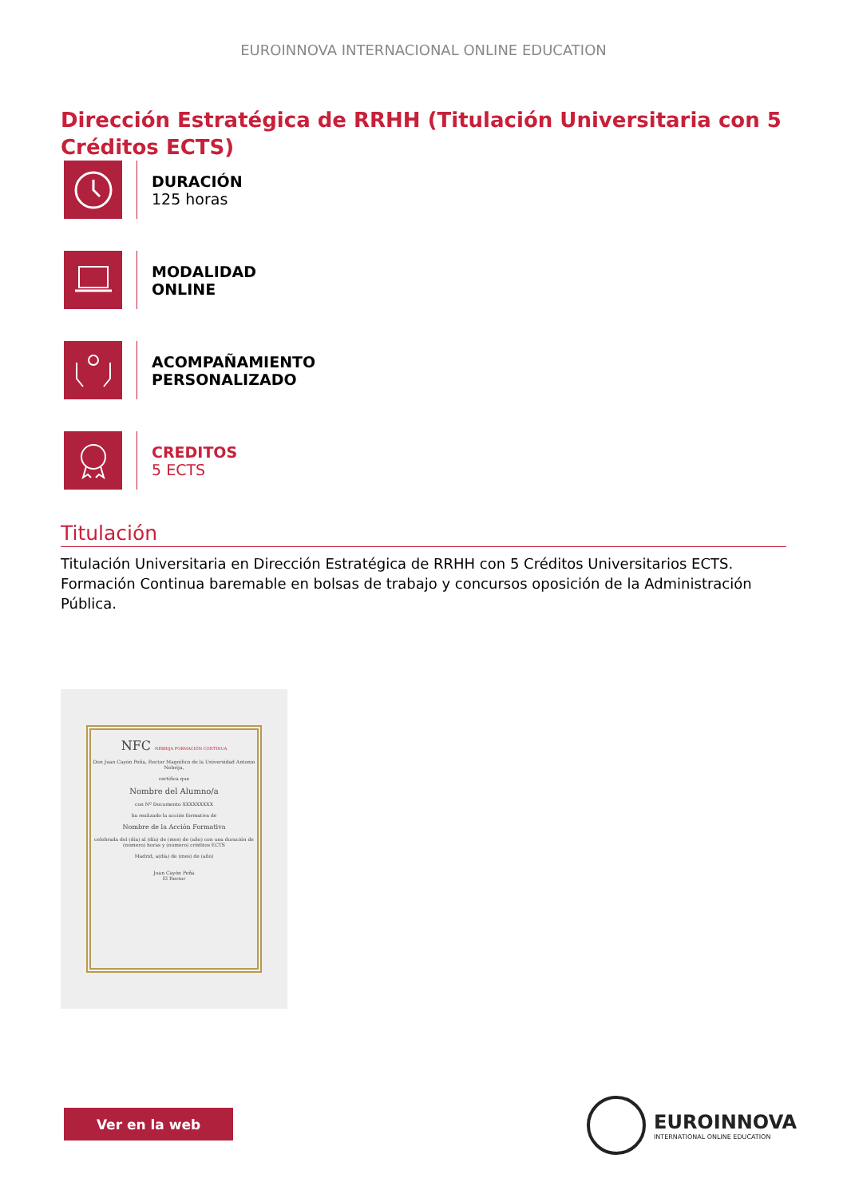EUROINNOVA INTERNACIONAL ONLINE EDUCATION
Dirección Estratégica de RRHH (Titulación Universitaria con 5 Créditos ECTS)
DURACIÓN
125 horas
MODALIDAD
ONLINE
ACOMPAÑAMIENTO
PERSONALIZADO
CREDITOS
5 ECTS
Titulación
Titulación Universitaria en Dirección Estratégica de RRHH con 5 Créditos Universitarios ECTS. Formación Continua baremable en bolsas de trabajo y concursos oposición de la Administración Pública.
NFC NEBRIJA FORMACIÓN CONTINUA
Don Juan Cayón Peña, Rector Magnífico de la Universidad Antonio Nebrija,
certifica que
Nombre del Alumno/a
con Nº Documento XXXXXXXXX
ha realizado la acción formativa de
Nombre de la Acción Formativa
celebrada del (día) al (día) de (mes) de (año) con una duración de (número) horas y (número) créditos ECTS
Madrid, a(día) de (mes) de (año)
Juan Cayón Peña
El Rector
Ver en la web
EUROINNOVA
INTERNATIONAL ONLINE EDUCATION